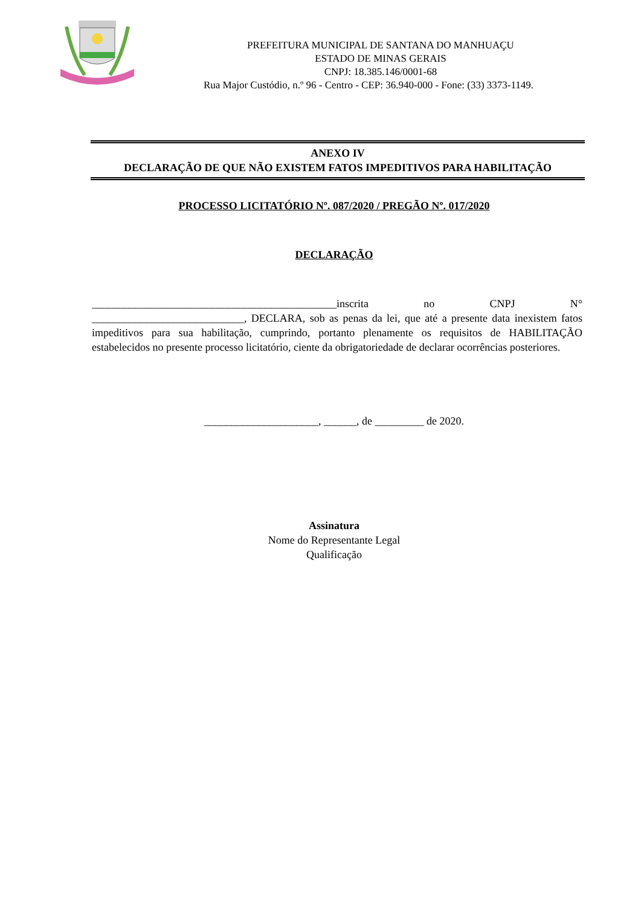PREFEITURA MUNICIPAL DE SANTANA DO MANHUAÇU
ESTADO DE MINAS GERAIS
CNPJ: 18.385.146/0001-68
Rua Major Custódio, n.º 96 - Centro - CEP: 36.940-000 - Fone: (33) 3373-1149.
ANEXO IV
DECLARAÇÃO DE QUE NÃO EXISTEM FATOS IMPEDITIVOS PARA HABILITAÇÃO
PROCESSO LICITATÓRIO Nº. 087/2020 / PREGÃO Nº. 017/2020
DECLARAÇÃO
_____________________________________________inscrita no CNPJ N° ____________________________, DECLARA, sob as penas da lei, que até a presente data inexistem fatos impeditivos para sua habilitação, cumprindo, portanto plenamente os requisitos de HABILITAÇÃO estabelecidos no presente processo licitatório, ciente da obrigatoriedade de declarar ocorrências posteriores.
_____________________, ______, de _________ de 2020.
Assinatura
Nome do Representante Legal
Qualificação